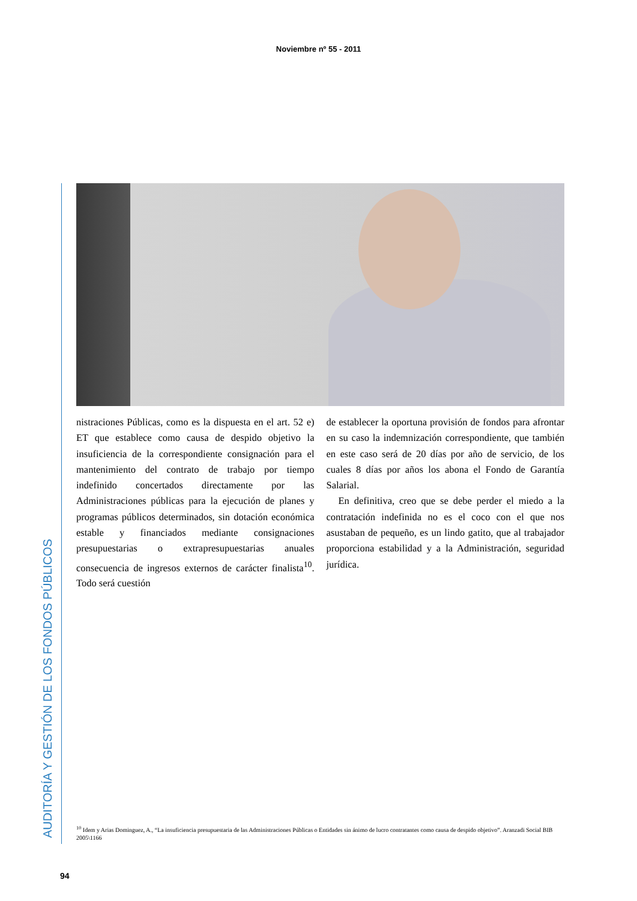Noviembre nº 55 - 2011
AUDITORÍA Y GESTIÓN DE LOS FONDOS PÚBLICOS
nistraciones Públicas, como es la dispuesta en el art. 52 e) ET que establece como causa de despido objetivo la insuficiencia de la correspondiente consignación para el mantenimiento del contrato de trabajo por tiempo indefinido concertados directamente por las Administraciones públicas para la ejecución de planes y programas públicos determinados, sin dotación económica estable y financiados mediante consignaciones presupuestarias o extrapresupuestarias anuales consecuencia de ingresos externos de carácter finalista<sup>10</sup>. Todo será cuestión
de establecer la oportuna provisión de fondos para afrontar en su caso la indemnización correspondiente, que también en este caso será de 20 días por año de servicio, de los cuales 8 días por años los abona el Fondo de Garantía Salarial.
En definitiva, creo que se debe perder el miedo a la contratación indefinida no es el coco con el que nos asustaban de pequeño, es un lindo gatito, que al trabajador proporciona estabilidad y a la Administración, seguridad jurídica.
<sup>10</sup> Idem y Arias Dominguez, A., “La insuficiencia presupuestaria de las Administraciones Públicas o Entidades sin ánimo de lucro contratantes como causa de despido objetivo”. Aranzadi Social BIB 2005\1166
94